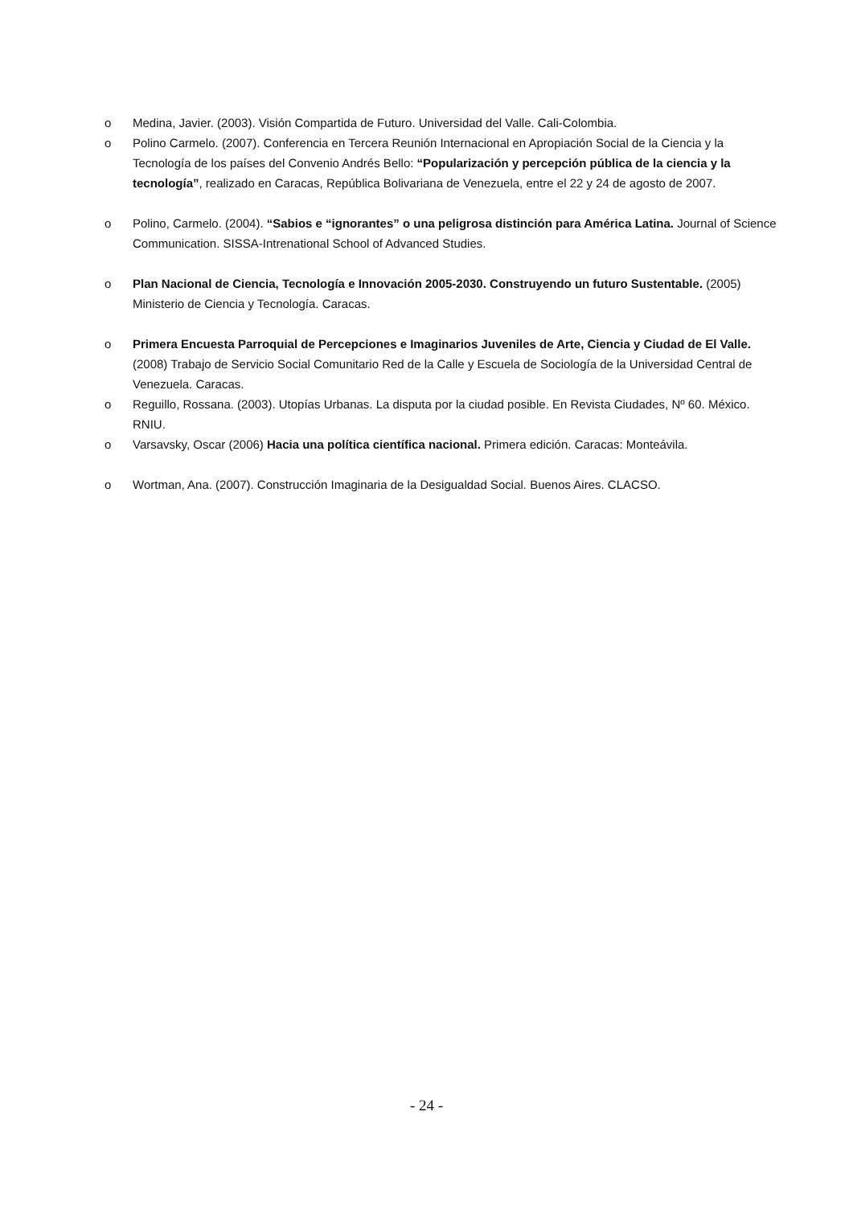o Medina, Javier. (2003). Visión Compartida de Futuro. Universidad del Valle. Cali-Colombia.
o Polino Carmelo. (2007). Conferencia en Tercera Reunión Internacional en Apropiación Social de la Ciencia y la Tecnología de los países del Convenio Andrés Bello: “Popularización y percepción pública de la ciencia y la tecnología”, realizado en Caracas, República Bolivariana de Venezuela, entre el 22 y 24 de agosto de 2007.
o Polino, Carmelo. (2004). “Sabios e “ignorantes” o una peligrosa distinción para América Latina. Journal of Science Communication. SISSA-Intrenational School of Advanced Studies.
o Plan Nacional de Ciencia, Tecnología e Innovación 2005-2030. Construyendo un futuro Sustentable. (2005) Ministerio de Ciencia y Tecnología. Caracas.
o Primera Encuesta Parroquial de Percepciones e Imaginarios Juveniles de Arte, Ciencia y Ciudad de El Valle. (2008) Trabajo de Servicio Social Comunitario Red de la Calle y Escuela de Sociología de la Universidad Central de Venezuela. Caracas.
o Reguillo, Rossana. (2003). Utopías Urbanas. La disputa por la ciudad posible. En Revista Ciudades, Nº 60. México. RNIU.
o Varsavsky, Oscar (2006) Hacia una política científica nacional. Primera edición. Caracas: Monteávila.
o Wortman, Ana. (2007). Construcción Imaginaria de la Desigualdad Social. Buenos Aires. CLACSO.
- 24 -